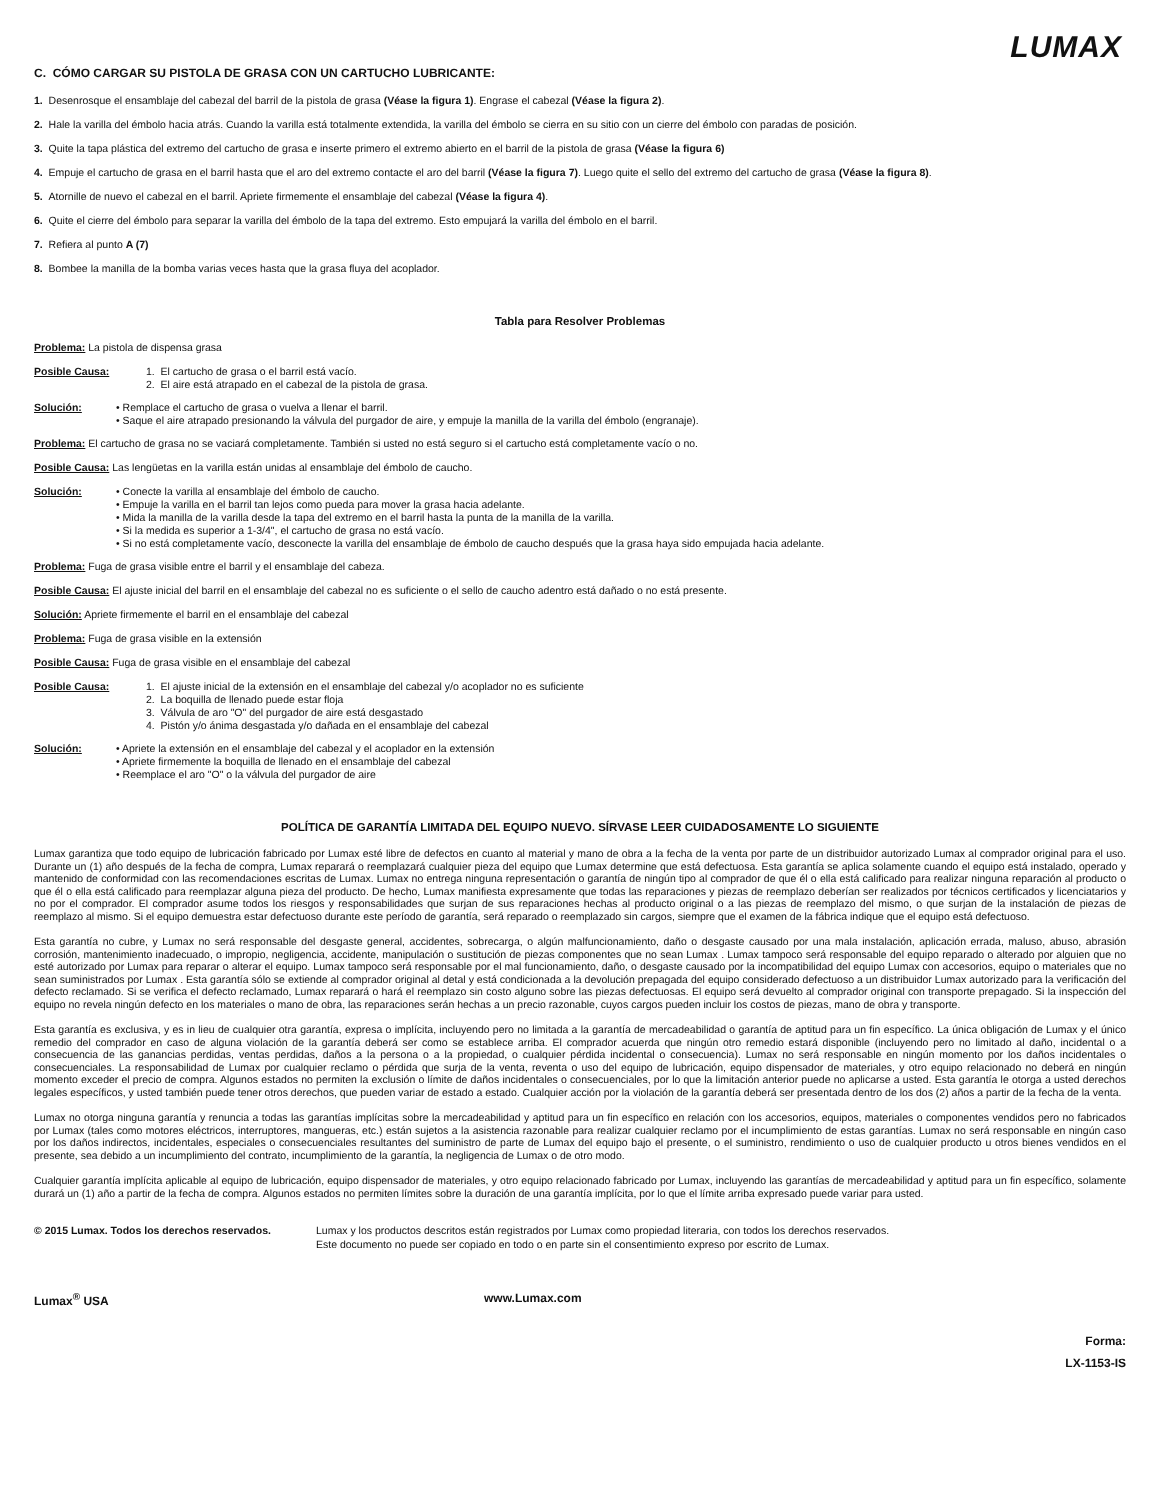LUMAX
C. CÓMO CARGAR SU PISTOLA DE GRASA CON UN CARTUCHO LUBRICANTE:
1. Desenrosque el ensamblaje del cabezal del barril de la pistola de grasa (Véase la figura 1). Engrase el cabezal (Véase la figura 2).
2. Hale la varilla del émbolo hacia atrás. Cuando la varilla está totalmente extendida, la varilla del émbolo se cierra en su sitio con un cierre del émbolo con paradas de posición.
3. Quite la tapa plástica del extremo del cartucho de grasa e inserte primero el extremo abierto en el barril de la pistola de grasa (Véase la figura 6)
4. Empuje el cartucho de grasa en el barril hasta que el aro del extremo contacte el aro del barril (Véase la figura 7). Luego quite el sello del extremo del cartucho de grasa (Véase la figura 8).
5. Atornille de nuevo el cabezal en el barril. Apriete firmemente el ensamblaje del cabezal (Véase la figura 4).
6. Quite el cierre del émbolo para separar la varilla del émbolo de la tapa del extremo. Esto empujará la varilla del émbolo en el barril.
7. Refiera al punto A (7)
8. Bombee la manilla de la bomba varias veces hasta que la grasa fluya del acoplador.
Tabla para Resolver Problemas
Problema: La pistola de dispensa grasa
Posible Causa:
1. El cartucho de grasa o el barril está vacío.
2. El aire está atrapado en el cabezal de la pistola de grasa.
Solución: • Remplace el cartucho de grasa o vuelva a llenar el barril.
• Saque el aire atrapado presionando la válvula del purgador de aire, y empuje la manilla de la varilla del émbolo (engranaje).
Problema: El cartucho de grasa no se vaciará completamente. También si usted no está seguro si el cartucho está completamente vacío o no.
Posible Causa: Las lengüetas en la varilla están unidas al ensamblaje del émbolo de caucho.
Solución: • Conecte la varilla al ensamblaje del émbolo de caucho.
• Empuje la varilla en el barril tan lejos como pueda para mover la grasa hacia adelante.
• Mida la manilla de la varilla desde la tapa del extremo en el barril hasta la punta de la manilla de la varilla.
• Si la medida es superior a 1-3/4", el cartucho de grasa no está vacío.
• Si no está completamente vacío, desconecte la varilla del ensamblaje de émbolo de caucho después que la grasa haya sido empujada hacia adelante.
Problema: Fuga de grasa visible entre el barril y el ensamblaje del cabeza.
Posible Causa: El ajuste inicial del barril en el ensamblaje del cabezal no es suficiente o el sello de caucho adentro está dañado o no está presente.
Solución: Apriete firmemente el barril en el ensamblaje del cabezal
Problema: Fuga de grasa visible en la extensión
Posible Causa: Fuga de grasa visible en el ensamblaje del cabezal
Posible Causa:
1. El ajuste inicial de la extensión en el ensamblaje del cabezal y/o acoplador no es suficiente
2. La boquilla de llenado puede estar floja
3. Válvula de aro "O" del purgador de aire está desgastado
4. Pistón y/o ánima desgastada y/o dañada en el ensamblaje del cabezal
Solución: • Apriete la extensión en el ensamblaje del cabezal y el acoplador en la extensión
• Apriete firmemente la boquilla de llenado en el ensamblaje del cabezal
• Reemplace el aro "O" o la válvula del purgador de aire
POLÍTICA DE GARANTÍA LIMITADA DEL EQUIPO NUEVO. SÍRVASE LEER CUIDADOSAMENTE LO SIGUIENTE
Lumax garantiza que todo equipo de lubricación fabricado por Lumax esté libre de defectos en cuanto al material y mano de obra a la fecha de la venta por parte de un distribuidor autorizado Lumax al comprador original para el uso. Durante un (1) año después de la fecha de compra, Lumax reparará o reemplazará cualquier pieza del equipo que Lumax determine que está defectuosa. Esta garantía se aplica solamente cuando el equipo está instalado, operado y mantenido de conformidad con las recomendaciones escritas de Lumax. Lumax no entrega ninguna representación o garantía de ningún tipo al comprador de que él o ella está calificado para realizar ninguna reparación al producto o que él o ella está calificado para reemplazar alguna pieza del producto. De hecho, Lumax manifiesta expresamente que todas las reparaciones y piezas de reemplazo deberían ser realizados por técnicos certificados y licenciatarios y no por el comprador. El comprador asume todos los riesgos y responsabilidades que surjan de sus reparaciones hechas al producto original o a las piezas de reemplazo del mismo, o que surjan de la instalación de piezas de reemplazo al mismo. Si el equipo demuestra estar defectuoso durante este período de garantía, será reparado o reemplazado sin cargos, siempre que el examen de la fábrica indique que el equipo está defectuoso.
Esta garantía no cubre, y Lumax no será responsable del desgaste general, accidentes, sobrecarga, o algún malfuncionamiento, daño o desgaste causado por una mala instalación, aplicación errada, maluso, abuso, abrasión corrosión, mantenimiento inadecuado, o impropio, negligencia, accidente, manipulación o sustitución de piezas componentes que no sean Lumax . Lumax tampoco será responsable del equipo reparado o alterado por alguien que no esté autorizado por Lumax para reparar o alterar el equipo. Lumax tampoco será responsable por el mal funcionamiento, daño, o desgaste causado por la incompatibilidad del equipo Lumax con accesorios, equipo o materiales que no sean suministrados por Lumax . Esta garantía sólo se extiende al comprador original al detal y está condicionada a la devolución prepagada del equipo considerado defectuoso a un distribuidor Lumax autorizado para la verificación del defecto reclamado. Si se verifica el defecto reclamado, Lumax reparará o hará el reemplazo sin costo alguno sobre las piezas defectuosas. El equipo será devuelto al comprador original con transporte prepagado. Si la inspección del equipo no revela ningún defecto en los materiales o mano de obra, las reparaciones serán hechas a un precio razonable, cuyos cargos pueden incluir los costos de piezas, mano de obra y transporte.
Esta garantía es exclusiva, y es in lieu de cualquier otra garantía, expresa o implícita, incluyendo pero no limitada a la garantía de mercadeabilidad o garantía de aptitud para un fin específico. La única obligación de Lumax y el único remedio del comprador en caso de alguna violación de la garantía deberá ser como se establece arriba. El comprador acuerda que ningún otro remedio estará disponible (incluyendo pero no limitado al daño, incidental o a consecuencia de las ganancias perdidas, ventas perdidas, daños a la persona o a la propiedad, o cualquier pérdida incidental o consecuencia). Lumax no será responsable en ningún momento por los daños incidentales o consecuenciales. La responsabilidad de Lumax por cualquier reclamo o pérdida que surja de la venta, reventa o uso del equipo de lubricación, equipo dispensador de materiales, y otro equipo relacionado no deberá en ningún momento exceder el precio de compra. Algunos estados no permiten la exclusión o límite de daños incidentales o consecuenciales, por lo que la limitación anterior puede no aplicarse a usted. Esta garantía le otorga a usted derechos legales específicos, y usted también puede tener otros derechos, que pueden variar de estado a estado. Cualquier acción por la violación de la garantía deberá ser presentada dentro de los dos (2) años a partir de la fecha de la venta.
Lumax no otorga ninguna garantía y renuncia a todas las garantías implícitas sobre la mercadeabilidad y aptitud para un fin específico en relación con los accesorios, equipos, materiales o componentes vendidos pero no fabricados por Lumax (tales como motores eléctricos, interruptores, mangueras, etc.) están sujetos a la asistencia razonable para realizar cualquier reclamo por el incumplimiento de estas garantías. Lumax no será responsable en ningún caso por los daños indirectos, incidentales, especiales o consecuenciales resultantes del suministro de parte de Lumax del equipo bajo el presente, o el suministro, rendimiento o uso de cualquier producto u otros bienes vendidos en el presente, sea debido a un incumplimiento del contrato, incumplimiento de la garantía, la negligencia de Lumax o de otro modo.
Cualquier garantía implícita aplicable al equipo de lubricación, equipo dispensador de materiales, y otro equipo relacionado fabricado por Lumax, incluyendo las garantías de mercadeabilidad y aptitud para un fin específico, solamente durará un (1) año a partir de la fecha de compra. Algunos estados no permiten límites sobre la duración de una garantía implícita, por lo que el límite arriba expresado puede variar para usted.
© 2015 Lumax. Todos los derechos reservados. Lumax y los productos descritos están registrados por Lumax como propiedad literaria, con todos los derechos reservados.
Este documento no puede ser copiado en todo o en parte sin el consentimiento expreso por escrito de Lumax.
Lumax<sup>®</sup> USA www.Lumax.com
Forma:
LX-1153-IS